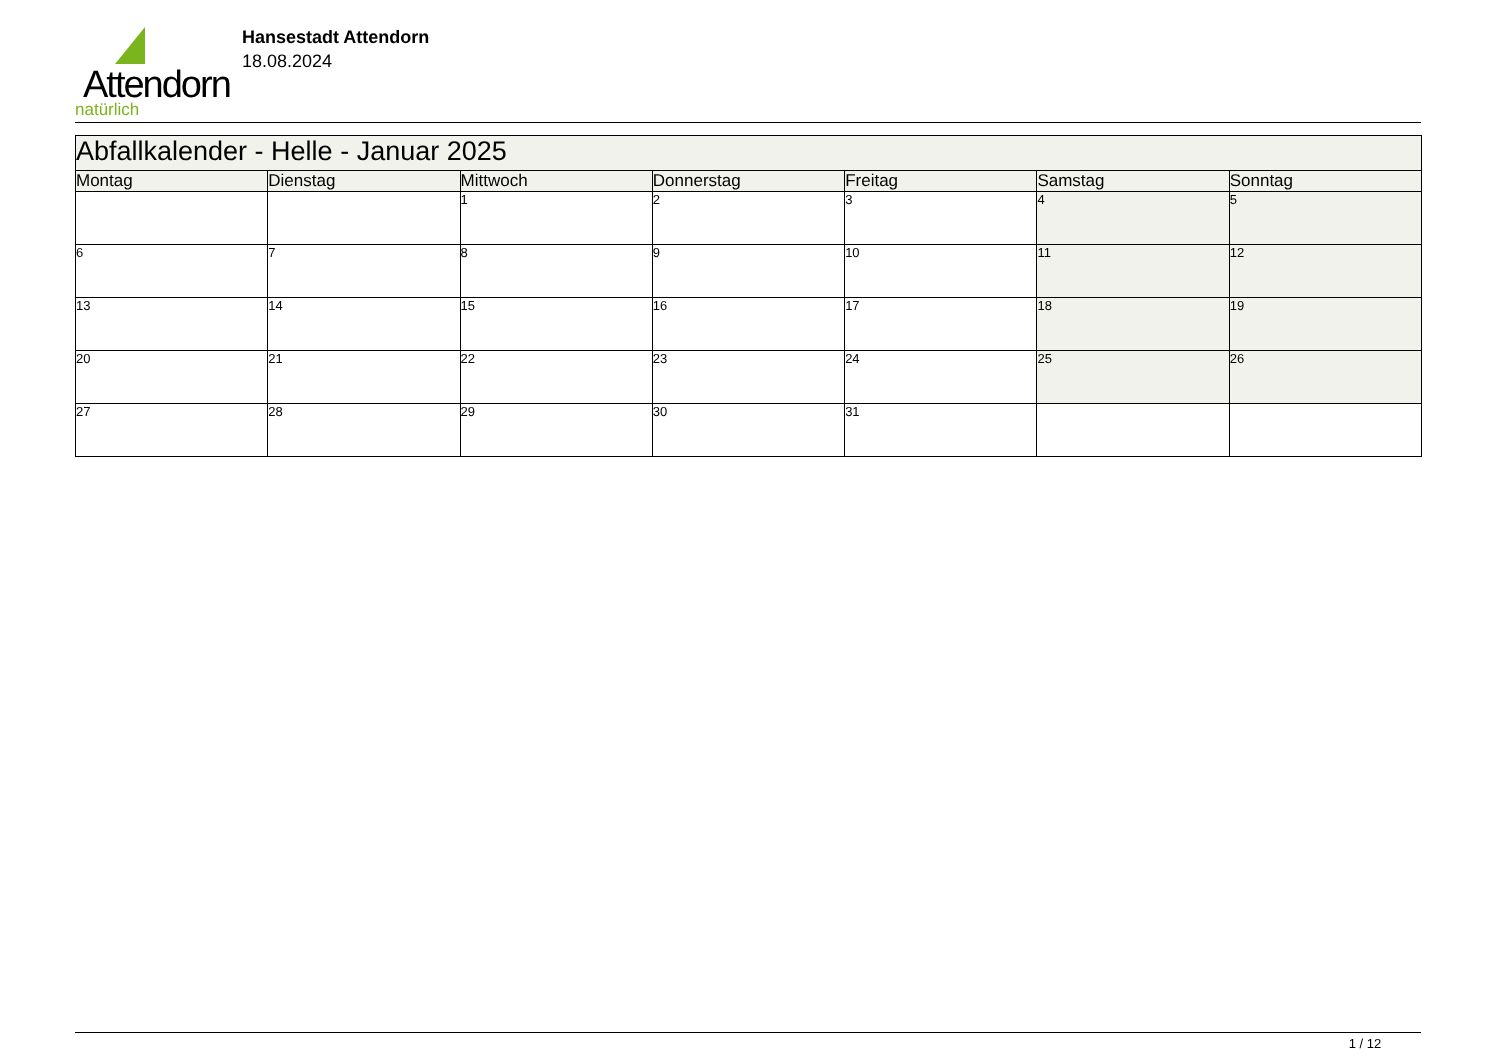Attendorn
natürlich
Hansestadt Attendorn
18.08.2024
| Abfallkalender - Helle - Januar 2025 | | | | | | |
| Montag | Dienstag | Mittwoch | Donnerstag | Freitag | Samstag | Sonntag |
| | | 1 | 2 | 3 | 4 | 5 |
| 6 | 7 | 8 | 9 | 10 | 11 | 12 |
| 13 | 14 | 15 | 16 | 17 | 18 | 19 |
| 20 | 21 | 22 | 23 | 24 | 25 | 26 |
| 27 | 28 | 29 | 30 | 31 | | |
1 / 12